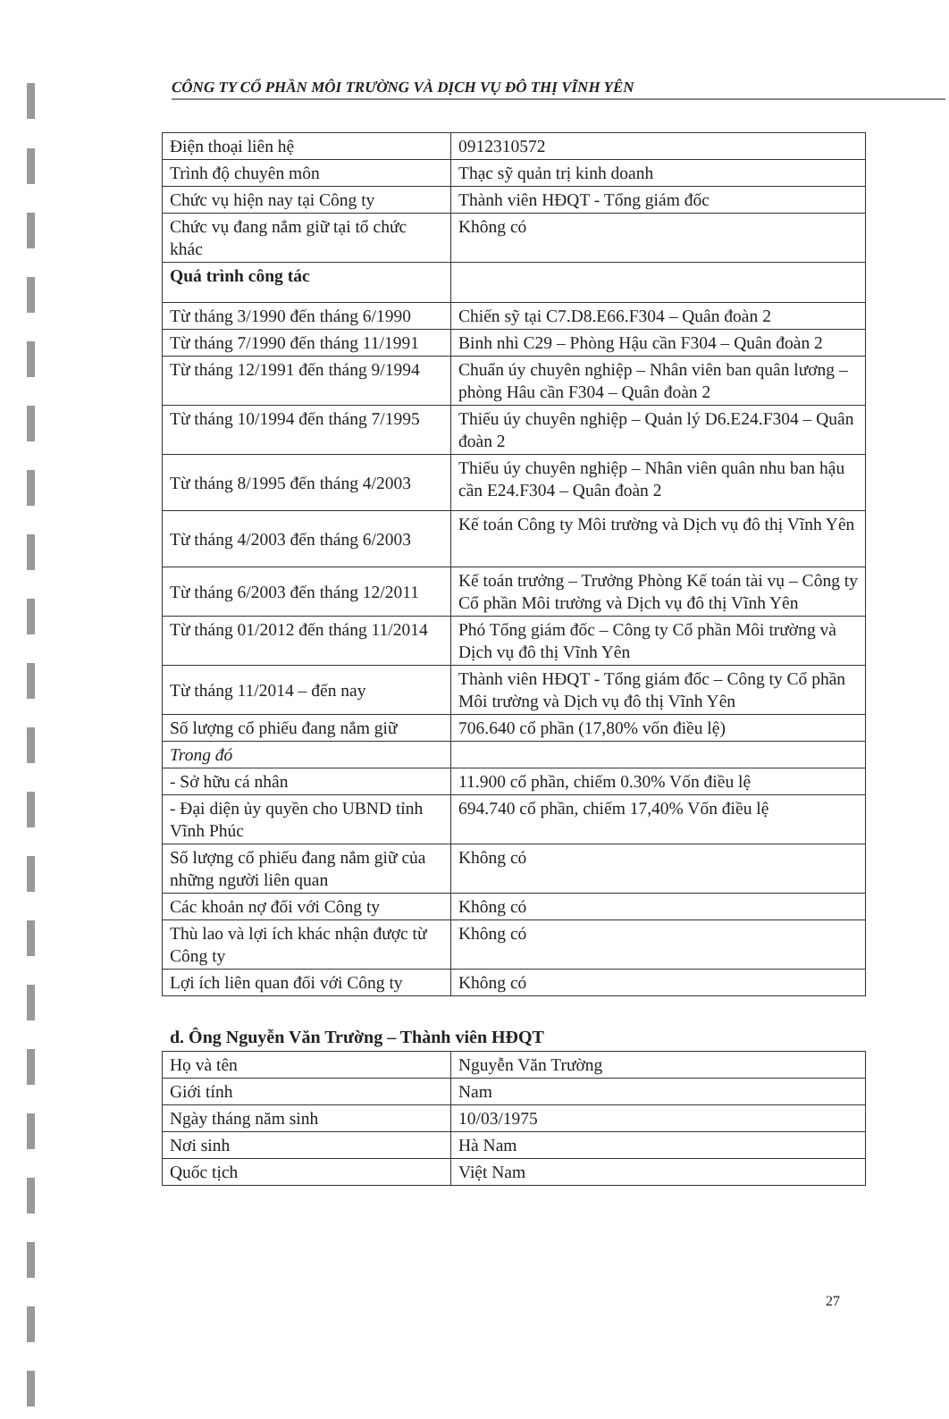CÔNG TY CỔ PHẦN MÔI TRƯỜNG VÀ DỊCH VỤ ĐÔ THỊ VĨNH YÊN
| Điện thoại liên hệ | 0912310572 |
| Trình độ chuyên môn | Thạc sỹ quản trị kinh doanh |
| Chức vụ hiện nay tại Công ty | Thành viên HĐQT - Tổng giám đốc |
| Chức vụ đang nắm giữ tại tổ chức khác | Không có |
| Quá trình công tác | |
| Từ tháng 3/1990 đến tháng 6/1990 | Chiến sỹ tại C7.D8.E66.F304 – Quân đoàn 2 |
| Từ tháng 7/1990 đến tháng 11/1991 | Binh nhì C29 – Phòng Hậu cần F304 – Quân đoàn 2 |
| Từ tháng 12/1991 đến tháng 9/1994 | Chuẩn úy chuyên nghiệp – Nhân viên ban quân lương – phòng Hâu cần F304 – Quân đoàn 2 |
| Từ tháng 10/1994 đến tháng 7/1995 | Thiếu úy chuyên nghiệp – Quản lý D6.E24.F304 – Quân đoàn 2 |
| Từ tháng 8/1995 đến tháng 4/2003 | Thiếu úy chuyên nghiệp – Nhân viên quân nhu ban hậu cần E24.F304 – Quân đoàn 2 |
| Từ tháng 4/2003 đến tháng 6/2003 | Kế toán Công ty Môi trường và Dịch vụ đô thị Vĩnh Yên |
| Từ tháng 6/2003 đến tháng 12/2011 | Kế toán trưởng – Trưởng Phòng Kế toán tài vụ – Công ty Cổ phần Môi trường và Dịch vụ đô thị Vĩnh Yên |
| Từ tháng 01/2012 đến tháng 11/2014 | Phó Tổng giám đốc – Công ty Cổ phần Môi trường và Dịch vụ đô thị Vĩnh Yên |
| Từ tháng 11/2014 – đến nay | Thành viên HĐQT - Tổng giám đốc – Công ty Cổ phần Môi trường và Dịch vụ đô thị Vĩnh Yên |
| Số lượng cổ phiếu đang nắm giữ | 706.640 cổ phần (17,80% vốn điều lệ) |
| Trong đó | |
| - Sở hữu cá nhân | 11.900 cổ phần, chiếm 0.30% Vốn điều lệ |
| - Đại diện ủy quyền cho UBND tỉnh Vĩnh Phúc | 694.740 cổ phần, chiếm 17,40% Vốn điều lệ |
| Số lượng cổ phiếu đang nắm giữ của những người liên quan | Không có |
| Các khoản nợ đối với Công ty | Không có |
| Thù lao và lợi ích khác nhận được từ Công ty | Không có |
| Lợi ích liên quan đối với Công ty | Không có |
d. Ông Nguyễn Văn Trường – Thành viên HĐQT
| Họ và tên | Nguyễn Văn Trường |
| Giới tính | Nam |
| Ngày tháng năm sinh | 10/03/1975 |
| Nơi sinh | Hà Nam |
| Quốc tịch | Việt Nam |
27